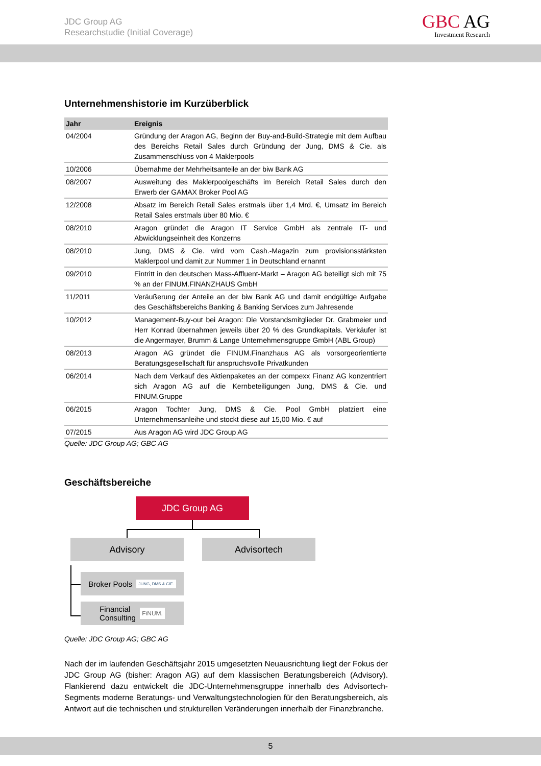JDC Group AG
Researchstudie (Initial Coverage)
GBC AG
Investment Research
Unternehmenshistorie im Kurzüberblick
| Jahr | Ereignis |
| --- | --- |
| 04/2004 | Gründung der Aragon AG, Beginn der Buy-and-Build-Strategie mit dem Aufbau des Bereichs Retail Sales durch Gründung der Jung, DMS & Cie. als Zusammenschluss von 4 Maklerpools |
| 10/2006 | Übernahme der Mehrheitsanteile an der biw Bank AG |
| 08/2007 | Ausweitung des Maklerpoolgeschäfts im Bereich Retail Sales durch den Erwerb der GAMAX Broker Pool AG |
| 12/2008 | Absatz im Bereich Retail Sales erstmals über 1,4 Mrd. €, Umsatz im Bereich Retail Sales erstmals über 80 Mio. € |
| 08/2010 | Aragon gründet die Aragon IT Service GmbH als zentrale IT- und Abwicklungseinheit des Konzerns |
| 08/2010 | Jung, DMS & Cie. wird vom Cash.-Magazin zum provisionsstärksten Maklerpool und damit zur Nummer 1 in Deutschland ernannt |
| 09/2010 | Eintritt in den deutschen Mass-Affluent-Markt – Aragon AG beteiligt sich mit 75 % an der FINUM.FINANZHAUS GmbH |
| 11/2011 | Veräußerung der Anteile an der biw Bank AG und damit endgültige Aufgabe des Geschäftsbereichs Banking & Banking Services zum Jahresende |
| 10/2012 | Management-Buy-out bei Aragon: Die Vorstandsmitglieder Dr. Grabmeier und Herr Konrad übernahmen jeweils über 20 % des Grundkapitals. Verkäufer ist die Angermayer, Brumm & Lange Unternehmensgruppe GmbH (ABL Group) |
| 08/2013 | Aragon AG gründet die FINUM.Finanzhaus AG als vorsorgeorientierte Beratungsgesellschaft für anspruchsvolle Privatkunden |
| 06/2014 | Nach dem Verkauf des Aktienpaketes an der compexx Finanz AG konzentriert sich Aragon AG auf die Kernbeteiligungen Jung, DMS & Cie. und FINUM.Gruppe |
| 06/2015 | Aragon Tochter Jung, DMS & Cie. Pool GmbH platziert eine Unternehmensanleihe und stockt diese auf 15,00 Mio. € auf |
| 07/2015 | Aus Aragon AG wird JDC Group AG |
Quelle: JDC Group AG; GBC AG
Geschäftsbereiche
JDC Group AG
Advisory Advisortech
Broker Pools JUNG, DMS & CIE.
Financial
Consulting FiNUM.
Quelle: JDC Group AG; GBC AG
Nach der im laufenden Geschäftsjahr 2015 umgesetzten Neuausrichtung liegt der Fokus der JDC Group AG (bisher: Aragon AG) auf dem klassischen Beratungsbereich (Advisory). Flankierend dazu entwickelt die JDC-Unternehmensgruppe innerhalb des Advisortech-Segments moderne Beratungs- und Verwaltungstechnologien für den Beratungsbereich, als Antwort auf die technischen und strukturellen Veränderungen innerhalb der Finanzbranche.
5